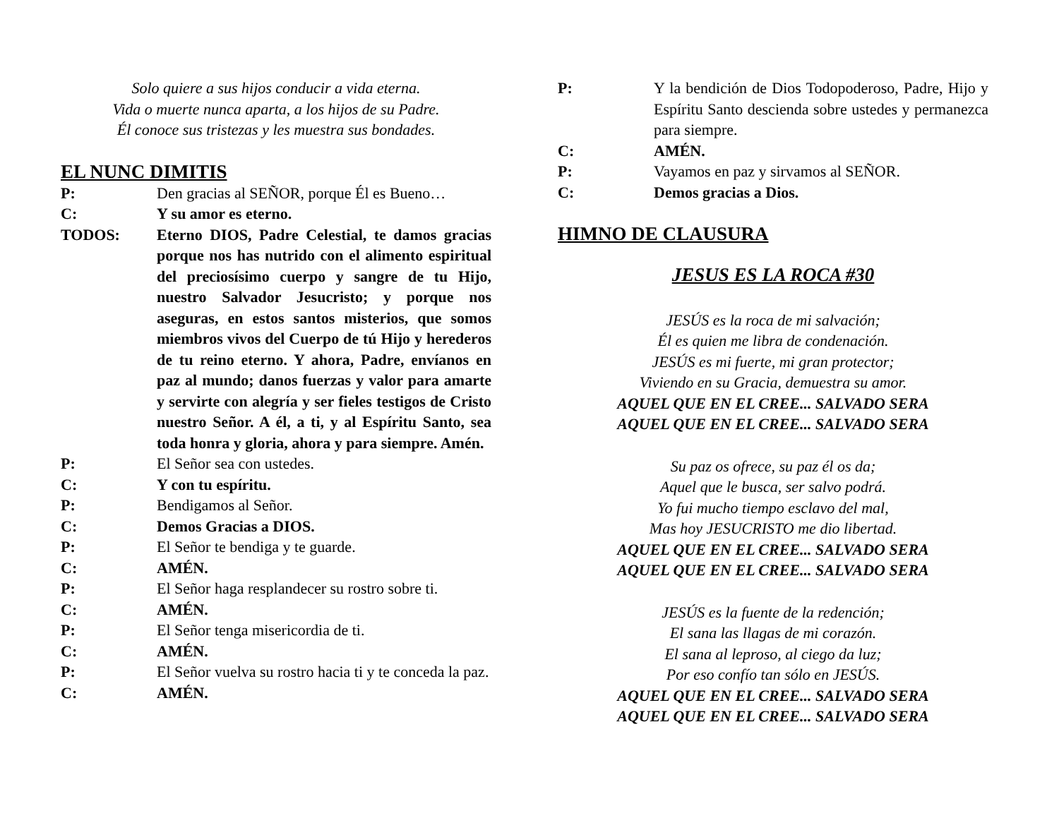Solo quiere a sus hijos conducir a vida eterna.
Vida o muerte nunca aparta, a los hijos de su Padre.
Él conoce sus tristezas y les muestra sus bondades.
EL NUNC DIMITIS
P: Den gracias al SEÑOR, porque Él es Bueno…
C: Y su amor es eterno.
TODOS: Eterno DIOS, Padre Celestial, te damos gracias porque nos has nutrido con el alimento espiritual del preciosísimo cuerpo y sangre de tu Hijo, nuestro Salvador Jesucristo; y porque nos aseguras, en estos santos misterios, que somos miembros vivos del Cuerpo de tú Hijo y herederos de tu reino eterno. Y ahora, Padre, envíanos en paz al mundo; danos fuerzas y valor para amarte y servirte con alegría y ser fieles testigos de Cristo nuestro Señor. A él, a ti, y al Espíritu Santo, sea toda honra y gloria, ahora y para siempre. Amén.
P: El Señor sea con ustedes.
C: Y con tu espíritu.
P: Bendigamos al Señor.
C: Demos Gracias a DIOS.
P: El Señor te bendiga y te guarde.
C: AMÉN.
P: El Señor haga resplandecer su rostro sobre ti.
C: AMÉN.
P: El Señor tenga misericordia de ti.
C: AMÉN.
P: El Señor vuelva su rostro hacia ti y te conceda la paz.
C: AMÉN.
P: Y la bendición de Dios Todopoderoso, Padre, Hijo y Espíritu Santo descienda sobre ustedes y permanezca para siempre.
C: AMÉN.
P: Vayamos en paz y sirvamos al SEÑOR.
C: Demos gracias a Dios.
HIMNO DE CLAUSURA
JESUS ES LA ROCA #30
JESÚS es la roca de mi salvación;
Él es quien me libra de condenación.
JESÚS es mi fuerte, mi gran protector;
Viviendo en su Gracia, demuestra su amor.
AQUEL QUE EN EL CREE... SALVADO SERA
AQUEL QUE EN EL CREE... SALVADO SERA
Su paz os ofrece, su paz él os da;
Aquel que le busca, ser salvo podrá.
Yo fui mucho tiempo esclavo del mal,
Mas hoy JESUCRISTO me dio libertad.
AQUEL QUE EN EL CREE... SALVADO SERA
AQUEL QUE EN EL CREE... SALVADO SERA
JESÚS es la fuente de la redención;
El sana las llagas de mi corazón.
El sana al leproso, al ciego da luz;
Por eso confío tan sólo en JESÚS.
AQUEL QUE EN EL CREE... SALVADO SERA
AQUEL QUE EN EL CREE... SALVADO SERA